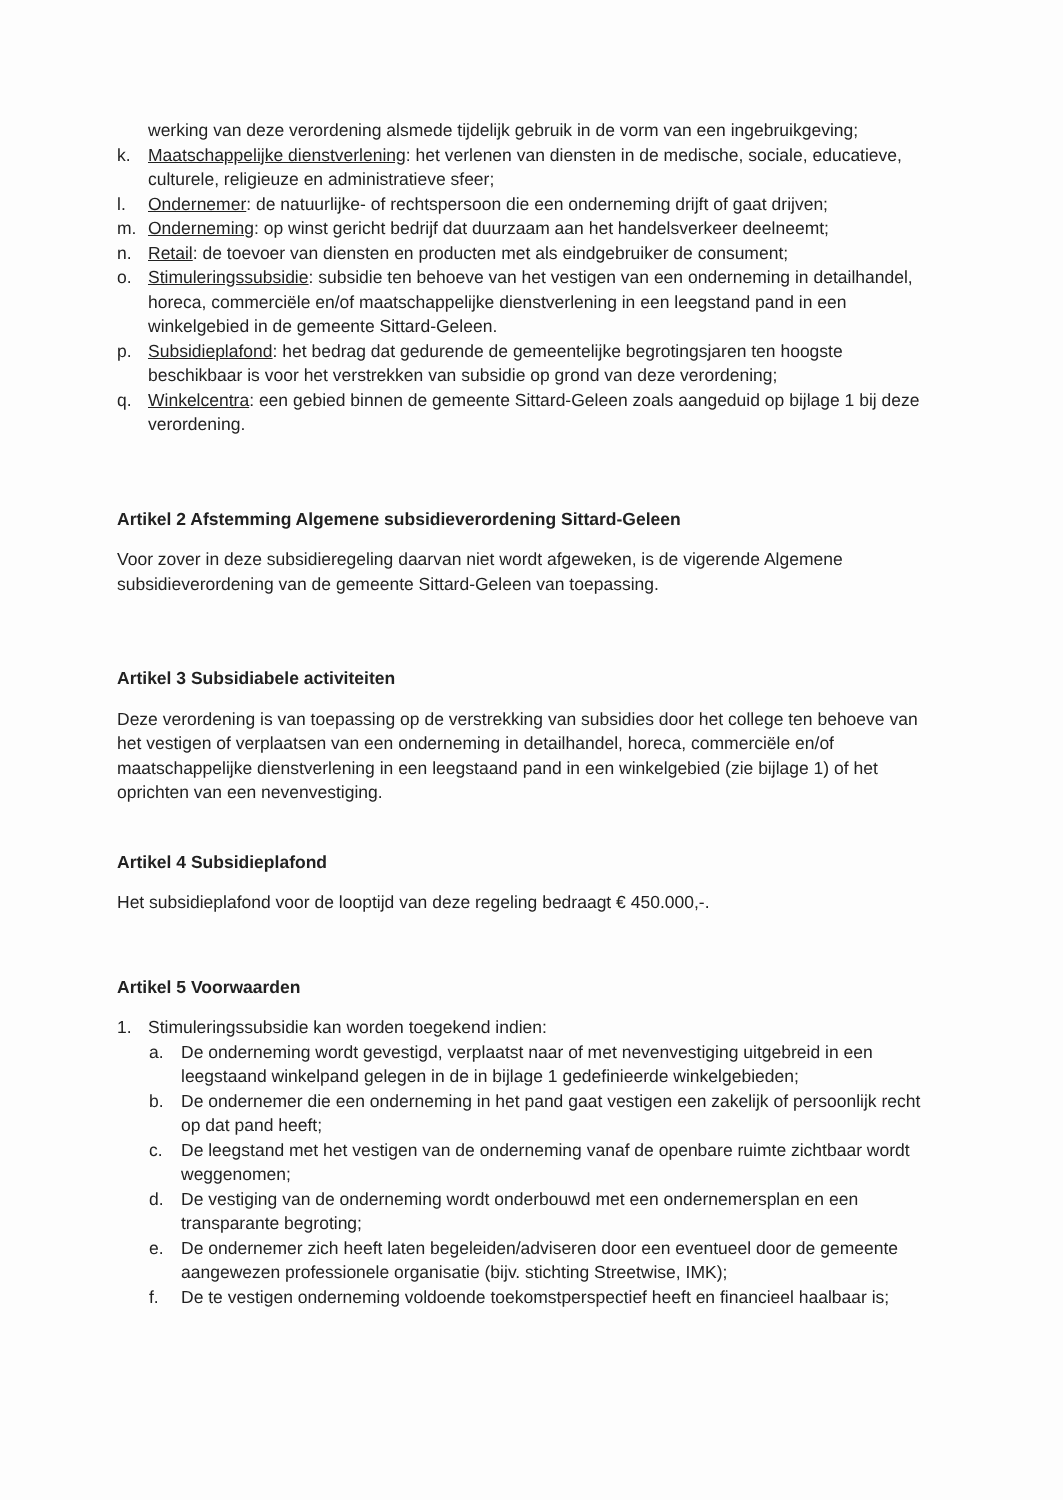werking van deze verordening alsmede tijdelijk gebruik in de vorm van een ingebruikgeving;
k. Maatschappelijke dienstverlening: het verlenen van diensten in de medische, sociale, educatieve, culturele, religieuze en administratieve sfeer;
l. Ondernemer: de natuurlijke- of rechtspersoon die een onderneming drijft of gaat drijven;
m. Onderneming: op winst gericht bedrijf dat duurzaam aan het handelsverkeer deelneemt;
n. Retail: de toevoer van diensten en producten met als eindgebruiker de consument;
o. Stimuleringssubsidie: subsidie ten behoeve van het vestigen van een onderneming in detailhandel, horeca, commerciële en/of maatschappelijke dienstverlening in een leegstand pand in een winkelgebied in de gemeente Sittard-Geleen.
p. Subsidieplafond: het bedrag dat gedurende de gemeentelijke begrotingsjaren ten hoogste beschikbaar is voor het verstrekken van subsidie op grond van deze verordening;
q. Winkelcentra: een gebied binnen de gemeente Sittard-Geleen zoals aangeduid op bijlage 1 bij deze verordening.
Artikel 2 Afstemming Algemene subsidieverordening Sittard-Geleen
Voor zover in deze subsidieregeling daarvan niet wordt afgeweken, is de vigerende Algemene subsidieverordening van de gemeente Sittard-Geleen van toepassing.
Artikel 3 Subsidiabele activiteiten
Deze verordening is van toepassing op de verstrekking van subsidies door het college ten behoeve van het vestigen of verplaatsen van een onderneming in detailhandel, horeca, commerciële en/of maatschappelijke dienstverlening in een leegstaand pand in een winkelgebied (zie bijlage 1) of het oprichten van een nevenvestiging.
Artikel 4 Subsidieplafond
Het subsidieplafond voor de looptijd van deze regeling bedraagt € 450.000,-.
Artikel 5 Voorwaarden
1. Stimuleringssubsidie kan worden toegekend indien:
a. De onderneming wordt gevestigd, verplaatst naar of met nevenvestiging uitgebreid in een leegstaand winkelpand gelegen in de in bijlage 1 gedefinieerde winkelgebieden;
b. De ondernemer die een onderneming in het pand gaat vestigen een zakelijk of persoonlijk recht op dat pand heeft;
c. De leegstand met het vestigen van de onderneming vanaf de openbare ruimte zichtbaar wordt weggenomen;
d. De vestiging van de onderneming wordt onderbouwd met een ondernemersplan en een transparante begroting;
e. De ondernemer zich heeft laten begeleiden/adviseren door een eventueel door de gemeente aangewezen professionele organisatie (bijv. stichting Streetwise, IMK);
f. De te vestigen onderneming voldoende toekomstperspectief heeft en financieel haalbaar is;